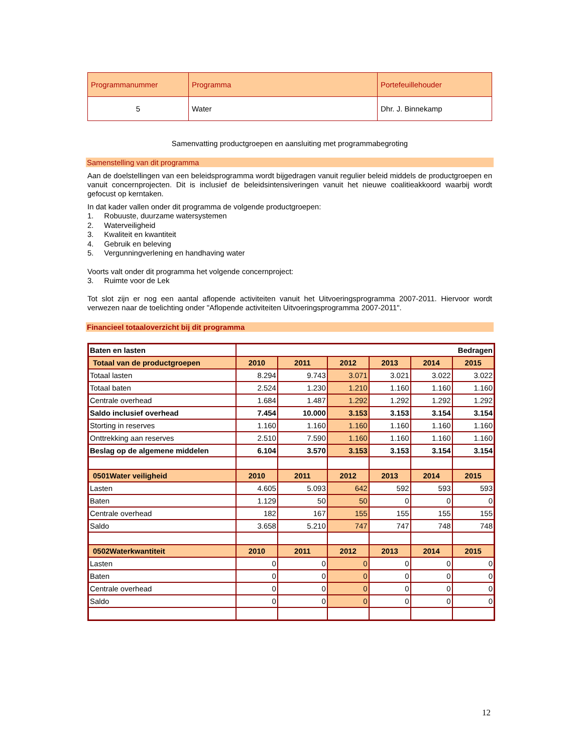| Programmanummer | Programma | Portefeuillehouder |
| 5 | Water | Dhr. J. Binnekamp |
Samenvatting productgroepen en aansluiting met programmabegroting
Samenstelling van dit programma
Aan de doelstellingen van een beleidsprogramma wordt bijgedragen vanuit regulier beleid middels de productgroepen en vanuit concernprojecten. Dit is inclusief de beleidsintensiveringen vanuit het nieuwe coalitieakkoord waarbij wordt gefocust op kerntaken.
In dat kader vallen onder dit programma de volgende productgroepen:
1. Robuuste, duurzame watersystemen
2. Waterveiligheid
3. Kwaliteit en kwantiteit
4. Gebruik en beleving
5. Vergunningverlening en handhaving water
Voorts valt onder dit programma het volgende concernproject:
3. Ruimte voor de Lek
Tot slot zijn er nog een aantal aflopende activiteiten vanuit het Uitvoeringsprogramma 2007-2011. Hiervoor wordt verwezen naar de toelichting onder "Aflopende activiteiten Uitvoeringsprogramma 2007-2011".
Financieel totaaloverzicht bij dit programma
| Baten en lasten | Bedragen | | | | | |
| Totaal van de productgroepen | 2010 | 2011 | 2012 | 2013 | 2014 | 2015 |
| Totaal lasten | 8.294 | 9.743 | 3.071 | 3.021 | 3.022 | 3.022 |
| Totaal baten | 2.524 | 1.230 | 1.210 | 1.160 | 1.160 | 1.160 |
| Centrale overhead | 1.684 | 1.487 | 1.292 | 1.292 | 1.292 | 1.292 |
| Saldo inclusief overhead | 7.454 | 10.000 | 3.153 | 3.153 | 3.154 | 3.154 |
| Storting in reserves | 1.160 | 1.160 | 1.160 | 1.160 | 1.160 | 1.160 |
| Onttrekking aan reserves | 2.510 | 7.590 | 1.160 | 1.160 | 1.160 | 1.160 |
| Beslag op de algemene middelen | 6.104 | 3.570 | 3.153 | 3.153 | 3.154 | 3.154 |
| 0501Water veiligheid | 2010 | 2011 | 2012 | 2013 | 2014 | 2015 |
| Lasten | 4.605 | 5.093 | 642 | 592 | 593 | 593 |
| Baten | 1.129 | 50 | 50 | 0 | 0 | 0 |
| Centrale overhead | 182 | 167 | 155 | 155 | 155 | 155 |
| Saldo | 3.658 | 5.210 | 747 | 747 | 748 | 748 |
| 0502Waterkwantiteit | 2010 | 2011 | 2012 | 2013 | 2014 | 2015 |
| Lasten | 0 | 0 | 0 | 0 | 0 | 0 |
| Baten | 0 | 0 | 0 | 0 | 0 | 0 |
| Centrale overhead | 0 | 0 | 0 | 0 | 0 | 0 |
| Saldo | 0 | 0 | 0 | 0 | 0 | 0 |
12